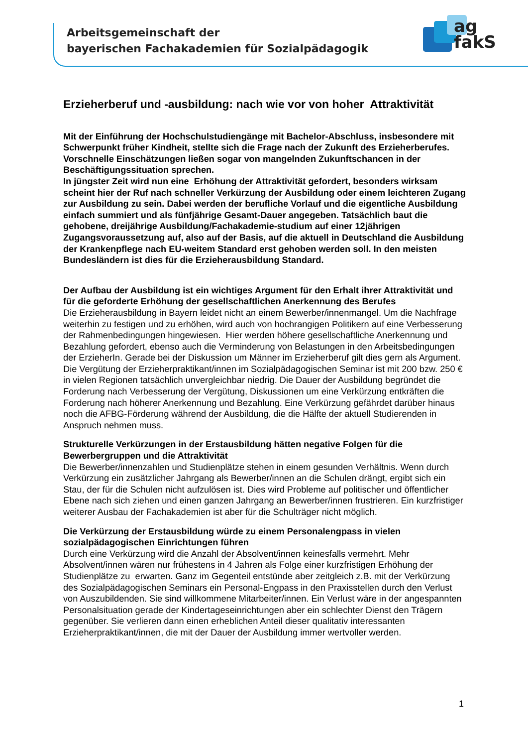Arbeitsgemeinschaft der
bayerischen Fachakademien für Sozialpädagogik
ag
fakS
Erzieherberuf und -ausbildung: nach wie vor von hoher Attraktivität
Mit der Einführung der Hochschulstudiengänge mit Bachelor-Abschluss, insbesondere mit Schwerpunkt früher Kindheit, stellte sich die Frage nach der Zukunft des Erzieherberufes. Vorschnelle Einschätzungen ließen sogar von mangelnden Zukunftschancen in der Beschäftigungssituation sprechen.
In jüngster Zeit wird nun eine Erhöhung der Attraktivität gefordert, besonders wirksam scheint hier der Ruf nach schneller Verkürzung der Ausbildung oder einem leichteren Zugang zur Ausbildung zu sein. Dabei werden der berufliche Vorlauf und die eigentliche Ausbildung einfach summiert und als fünfjährige Gesamt-Dauer angegeben. Tatsächlich baut die gehobene, dreijährige Ausbildung/Fachakademie-studium auf einer 12jährigen Zugangsvoraussetzung auf, also auf der Basis, auf die aktuell in Deutschland die Ausbildung der Krankenpflege nach EU-weitem Standard erst gehoben werden soll. In den meisten Bundesländern ist dies für die Erzieherausbildung Standard.
Der Aufbau der Ausbildung ist ein wichtiges Argument für den Erhalt ihrer Attraktivität und für die geforderte Erhöhung der gesellschaftlichen Anerkennung des Berufes
Die Erzieherausbildung in Bayern leidet nicht an einem Bewerber/innenmangel. Um die Nachfrage weiterhin zu festigen und zu erhöhen, wird auch von hochrangigen Politikern auf eine Verbesserung der Rahmenbedingungen hingewiesen. Hier werden höhere gesellschaftliche Anerkennung und Bezahlung gefordert, ebenso auch die Verminderung von Belastungen in den Arbeitsbedingungen der ErzieherIn. Gerade bei der Diskussion um Männer im Erzieherberuf gilt dies gern als Argument. Die Vergütung der Erzieherpraktikant/innen im Sozialpädagogischen Seminar ist mit 200 bzw. 250 € in vielen Regionen tatsächlich unvergleichbar niedrig. Die Dauer der Ausbildung begründet die Forderung nach Verbesserung der Vergütung, Diskussionen um eine Verkürzung entkräften die Forderung nach höherer Anerkennung und Bezahlung. Eine Verkürzung gefährdet darüber hinaus noch die AFBG-Förderung während der Ausbildung, die die Hälfte der aktuell Studierenden in Anspruch nehmen muss.
Strukturelle Verkürzungen in der Erstausbildung hätten negative Folgen für die Bewerbergruppen und die Attraktivität
Die Bewerber/innenzahlen und Studienplätze stehen in einem gesunden Verhältnis. Wenn durch Verkürzung ein zusätzlicher Jahrgang als Bewerber/innen an die Schulen drängt, ergibt sich ein Stau, der für die Schulen nicht aufzulösen ist. Dies wird Probleme auf politischer und öffentlicher Ebene nach sich ziehen und einen ganzen Jahrgang an Bewerber/innen frustrieren. Ein kurzfristiger weiterer Ausbau der Fachakademien ist aber für die Schulträger nicht möglich.
Die Verkürzung der Erstausbildung würde zu einem Personalengpass in vielen sozialpädagogischen Einrichtungen führen
Durch eine Verkürzung wird die Anzahl der Absolvent/innen keinesfalls vermehrt. Mehr Absolvent/innen wären nur frühestens in 4 Jahren als Folge einer kurzfristigen Erhöhung der Studienplätze zu erwarten. Ganz im Gegenteil entstünde aber zeitgleich z.B. mit der Verkürzung des Sozialpädagogischen Seminars ein Personal-Engpass in den Praxisstellen durch den Verlust von Auszubildenden. Sie sind willkommene Mitarbeiter/innen. Ein Verlust wäre in der angespannten Personalsituation gerade der Kindertageseinrichtungen aber ein schlechter Dienst den Trägern gegenüber. Sie verlieren dann einen erheblichen Anteil dieser qualitativ interessanten Erzieherpraktikant/innen, die mit der Dauer der Ausbildung immer wertvoller werden.
1